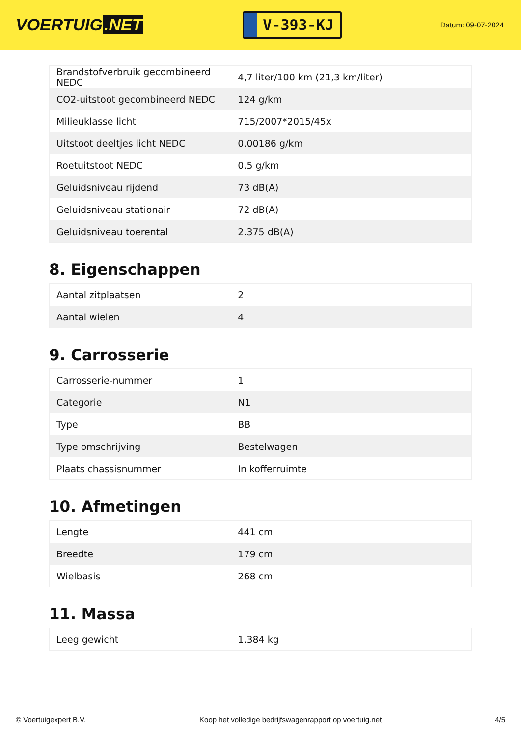VOERTUIG.NET
V-393-KJ
Datum: 09-07-2024
| Brandstofverbruik gecombineerd NEDC | 4,7 liter/100 km (21,3 km/liter) |
| CO2-uitstoot gecombineerd NEDC | 124 g/km |
| Milieuklasse licht | 715/2007*2015/45x |
| Uitstoot deeltjes licht NEDC | 0.00186 g/km |
| Roetuitstoot NEDC | 0.5 g/km |
| Geluidsniveau rijdend | 73 dB(A) |
| Geluidsniveau stationair | 72 dB(A) |
| Geluidsniveau toerental | 2.375 dB(A) |
8. Eigenschappen
| Aantal zitplaatsen | 2 |
| Aantal wielen | 4 |
9. Carrosserie
| Carrosserie-nummer | 1 |
| Categorie | N1 |
| Type | BB |
| Type omschrijving | Bestelwagen |
| Plaats chassisnummer | In kofferruimte |
10. Afmetingen
| Lengte | 441 cm |
| Breedte | 179 cm |
| Wielbasis | 268 cm |
11. Massa
| Leeg gewicht | 1.384 kg |
© Voertuigexpert B.V. Koop het volledige bedrijfswagenrapport op voertuig.net 4/5